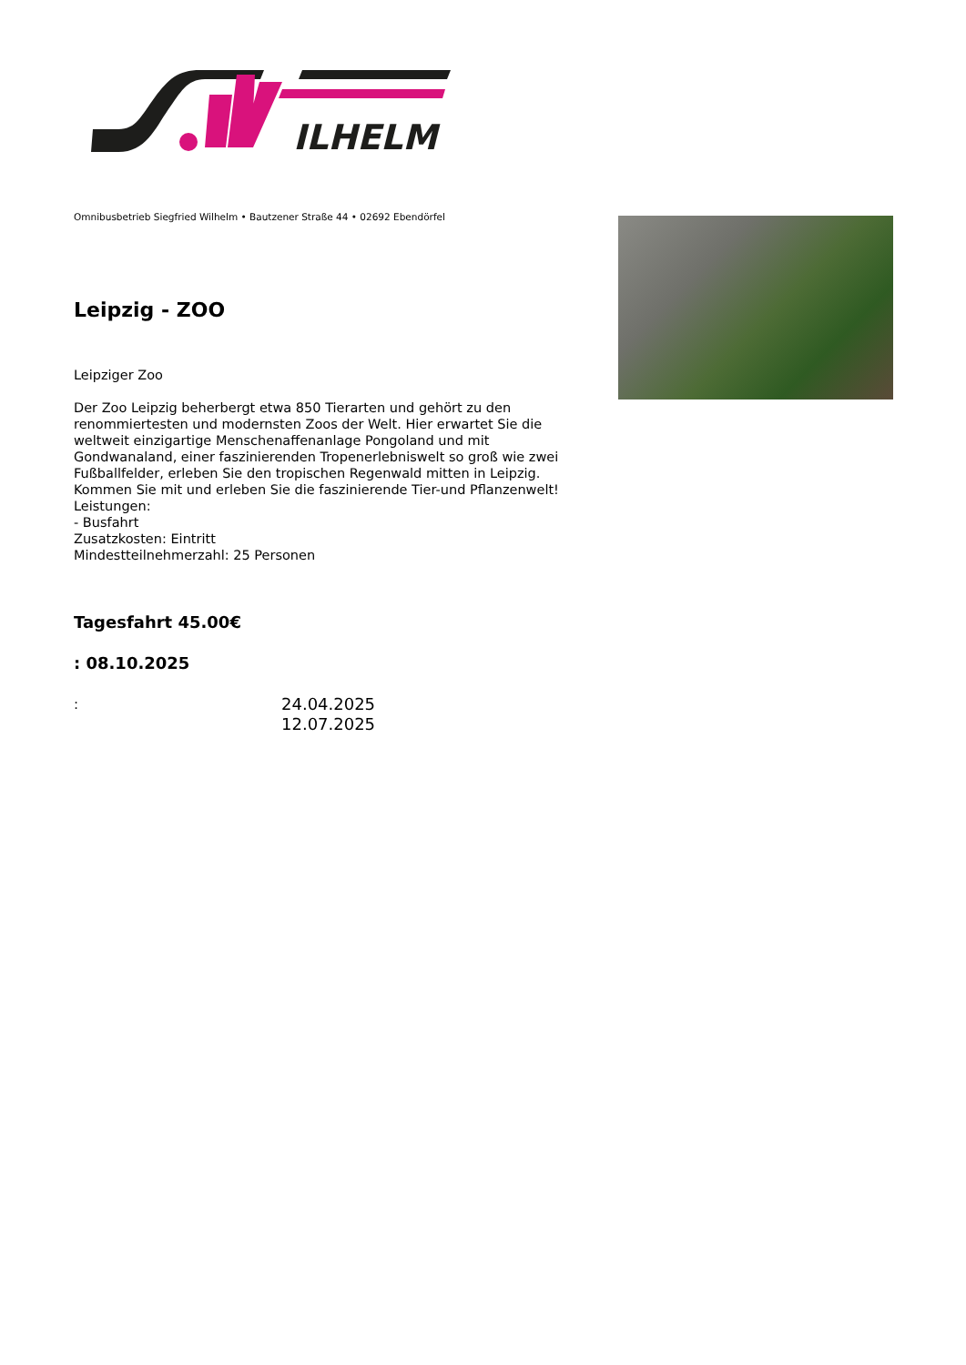ILHELM
Omnibusbetrieb Siegfried Wilhelm • Bautzener Straße 44 • 02692 Ebendörfel
Leipzig - ZOO
Leipziger Zoo
Der Zoo Leipzig beherbergt etwa 850 Tierarten und gehört zu den renommiertesten und modernsten Zoos der Welt. Hier erwartet Sie die weltweit einzigartige Menschenaffenanlage Pongoland und mit Gondwanaland, einer faszinierenden Tropenerlebniswelt so groß wie zwei Fußballfelder, erleben Sie den tropischen Regenwald mitten in Leipzig. Kommen Sie mit und erleben Sie die faszinierende Tier-und Pflanzenwelt!
Leistungen:
- Busfahrt
Zusatzkosten: Eintritt
Mindestteilnehmerzahl: 25 Personen
Tagesfahrt 45.00€
: 08.10.2025
:
24.04.2025
12.07.2025